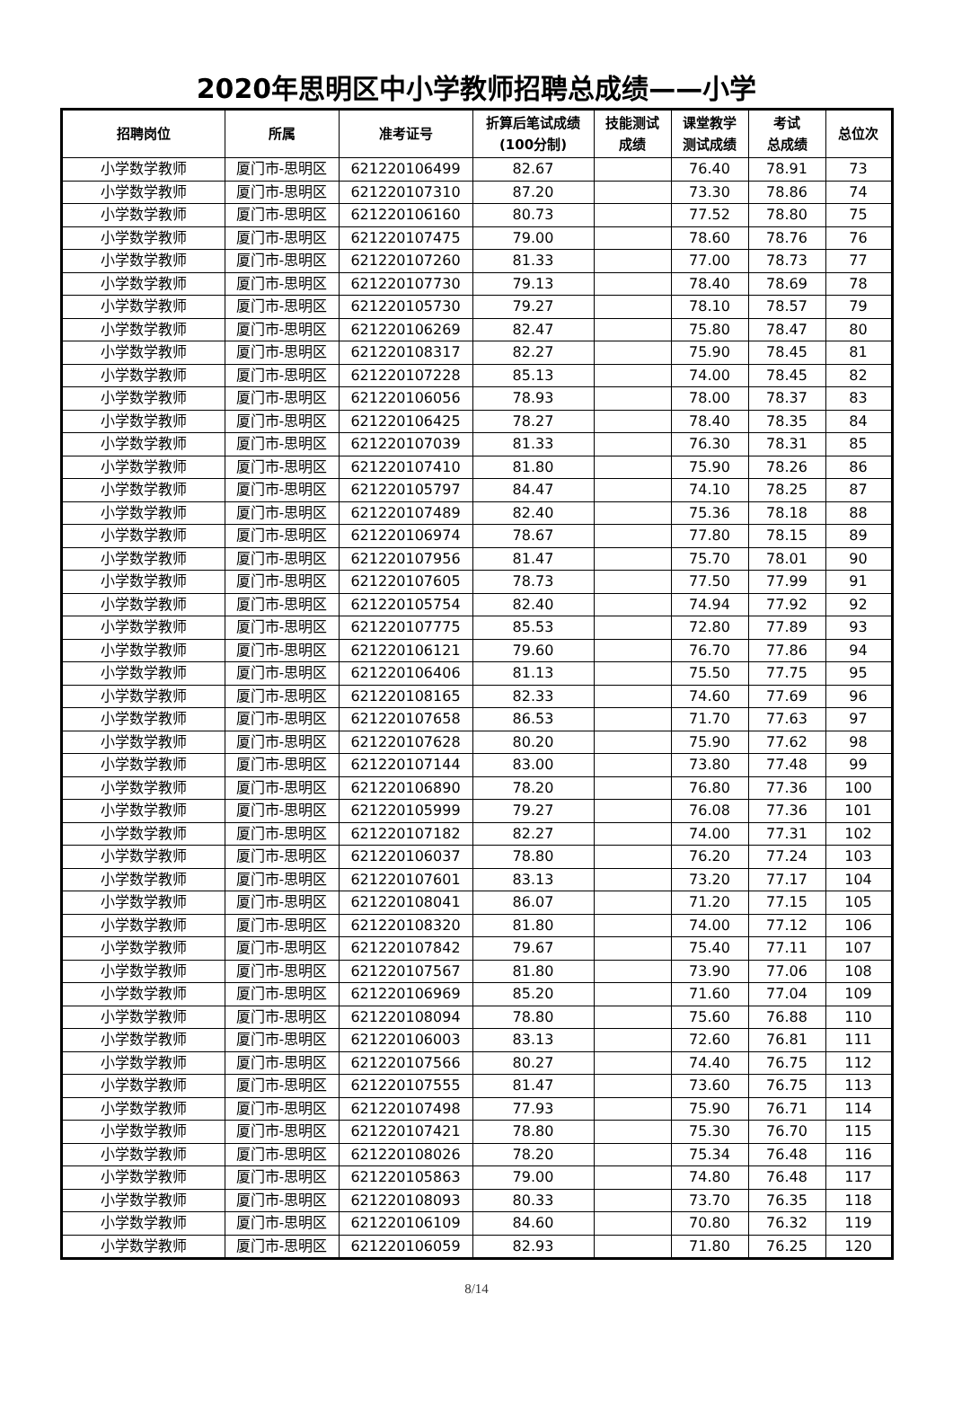2020年思明区中小学教师招聘总成绩——小学
| 招聘岗位 | 所属 | 准考证号 | 折算后笔试成绩 (100分制) | 技能测试 成绩 | 课堂教学 测试成绩 | 考试 总成绩 | 总位次 |
| --- | --- | --- | --- | --- | --- | --- | --- |
| 小学数学教师 | 厦门市-思明区 | 621220106499 | 82.67 | | 76.40 | 78.91 | 73 |
| 小学数学教师 | 厦门市-思明区 | 621220107310 | 87.20 | | 73.30 | 78.86 | 74 |
| 小学数学教师 | 厦门市-思明区 | 621220106160 | 80.73 | | 77.52 | 78.80 | 75 |
| 小学数学教师 | 厦门市-思明区 | 621220107475 | 79.00 | | 78.60 | 78.76 | 76 |
| 小学数学教师 | 厦门市-思明区 | 621220107260 | 81.33 | | 77.00 | 78.73 | 77 |
| 小学数学教师 | 厦门市-思明区 | 621220107730 | 79.13 | | 78.40 | 78.69 | 78 |
| 小学数学教师 | 厦门市-思明区 | 621220105730 | 79.27 | | 78.10 | 78.57 | 79 |
| 小学数学教师 | 厦门市-思明区 | 621220106269 | 82.47 | | 75.80 | 78.47 | 80 |
| 小学数学教师 | 厦门市-思明区 | 621220108317 | 82.27 | | 75.90 | 78.45 | 81 |
| 小学数学教师 | 厦门市-思明区 | 621220107228 | 85.13 | | 74.00 | 78.45 | 82 |
| 小学数学教师 | 厦门市-思明区 | 621220106056 | 78.93 | | 78.00 | 78.37 | 83 |
| 小学数学教师 | 厦门市-思明区 | 621220106425 | 78.27 | | 78.40 | 78.35 | 84 |
| 小学数学教师 | 厦门市-思明区 | 621220107039 | 81.33 | | 76.30 | 78.31 | 85 |
| 小学数学教师 | 厦门市-思明区 | 621220107410 | 81.80 | | 75.90 | 78.26 | 86 |
| 小学数学教师 | 厦门市-思明区 | 621220105797 | 84.47 | | 74.10 | 78.25 | 87 |
| 小学数学教师 | 厦门市-思明区 | 621220107489 | 82.40 | | 75.36 | 78.18 | 88 |
| 小学数学教师 | 厦门市-思明区 | 621220106974 | 78.67 | | 77.80 | 78.15 | 89 |
| 小学数学教师 | 厦门市-思明区 | 621220107956 | 81.47 | | 75.70 | 78.01 | 90 |
| 小学数学教师 | 厦门市-思明区 | 621220107605 | 78.73 | | 77.50 | 77.99 | 91 |
| 小学数学教师 | 厦门市-思明区 | 621220105754 | 82.40 | | 74.94 | 77.92 | 92 |
| 小学数学教师 | 厦门市-思明区 | 621220107775 | 85.53 | | 72.80 | 77.89 | 93 |
| 小学数学教师 | 厦门市-思明区 | 621220106121 | 79.60 | | 76.70 | 77.86 | 94 |
| 小学数学教师 | 厦门市-思明区 | 621220106406 | 81.13 | | 75.50 | 77.75 | 95 |
| 小学数学教师 | 厦门市-思明区 | 621220108165 | 82.33 | | 74.60 | 77.69 | 96 |
| 小学数学教师 | 厦门市-思明区 | 621220107658 | 86.53 | | 71.70 | 77.63 | 97 |
| 小学数学教师 | 厦门市-思明区 | 621220107628 | 80.20 | | 75.90 | 77.62 | 98 |
| 小学数学教师 | 厦门市-思明区 | 621220107144 | 83.00 | | 73.80 | 77.48 | 99 |
| 小学数学教师 | 厦门市-思明区 | 621220106890 | 78.20 | | 76.80 | 77.36 | 100 |
| 小学数学教师 | 厦门市-思明区 | 621220105999 | 79.27 | | 76.08 | 77.36 | 101 |
| 小学数学教师 | 厦门市-思明区 | 621220107182 | 82.27 | | 74.00 | 77.31 | 102 |
| 小学数学教师 | 厦门市-思明区 | 621220106037 | 78.80 | | 76.20 | 77.24 | 103 |
| 小学数学教师 | 厦门市-思明区 | 621220107601 | 83.13 | | 73.20 | 77.17 | 104 |
| 小学数学教师 | 厦门市-思明区 | 621220108041 | 86.07 | | 71.20 | 77.15 | 105 |
| 小学数学教师 | 厦门市-思明区 | 621220108320 | 81.80 | | 74.00 | 77.12 | 106 |
| 小学数学教师 | 厦门市-思明区 | 621220107842 | 79.67 | | 75.40 | 77.11 | 107 |
| 小学数学教师 | 厦门市-思明区 | 621220107567 | 81.80 | | 73.90 | 77.06 | 108 |
| 小学数学教师 | 厦门市-思明区 | 621220106969 | 85.20 | | 71.60 | 77.04 | 109 |
| 小学数学教师 | 厦门市-思明区 | 621220108094 | 78.80 | | 75.60 | 76.88 | 110 |
| 小学数学教师 | 厦门市-思明区 | 621220106003 | 83.13 | | 72.60 | 76.81 | 111 |
| 小学数学教师 | 厦门市-思明区 | 621220107566 | 80.27 | | 74.40 | 76.75 | 112 |
| 小学数学教师 | 厦门市-思明区 | 621220107555 | 81.47 | | 73.60 | 76.75 | 113 |
| 小学数学教师 | 厦门市-思明区 | 621220107498 | 77.93 | | 75.90 | 76.71 | 114 |
| 小学数学教师 | 厦门市-思明区 | 621220107421 | 78.80 | | 75.30 | 76.70 | 115 |
| 小学数学教师 | 厦门市-思明区 | 621220108026 | 78.20 | | 75.34 | 76.48 | 116 |
| 小学数学教师 | 厦门市-思明区 | 621220105863 | 79.00 | | 74.80 | 76.48 | 117 |
| 小学数学教师 | 厦门市-思明区 | 621220108093 | 80.33 | | 73.70 | 76.35 | 118 |
| 小学数学教师 | 厦门市-思明区 | 621220106109 | 84.60 | | 70.80 | 76.32 | 119 |
| 小学数学教师 | 厦门市-思明区 | 621220106059 | 82.93 | | 71.80 | 76.25 | 120 |
8/14